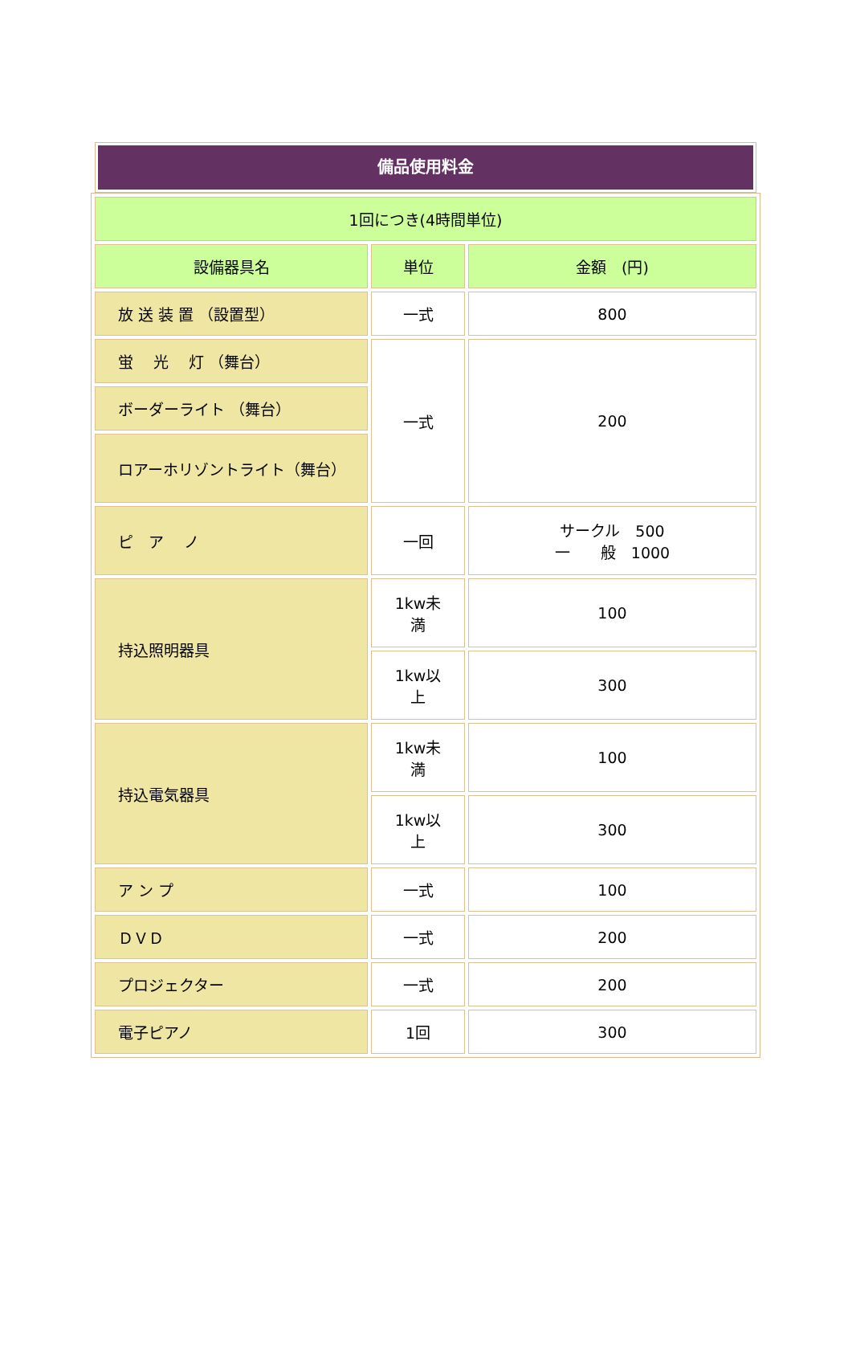備品使用料金
| 1回につき(4時間単位) | | |
| 設備器具名 | 単位 | 金額 (円) |
| 放 送 装 置 （設置型） | 一式 | 800 |
| 蛍 光 灯 （舞台） | 一式 | 200 |
| ボーダーライト （舞台） | | |
| ロアーホリゾントライト（舞台） | | |
| ピ ア ノ | 一回 | サークル 500 一 般 1000 |
| 持込照明器具 | 1kw未 満 | 100 |
| | 1kw以 上 | 300 |
| 持込電気器具 | 1kw未 満 | 100 |
| | 1kw以 上 | 300 |
| ア ン プ | 一式 | 100 |
| ＤＶＤ | 一式 | 200 |
| プロジェクター | 一式 | 200 |
| 電子ピアノ | 1回 | 300 |